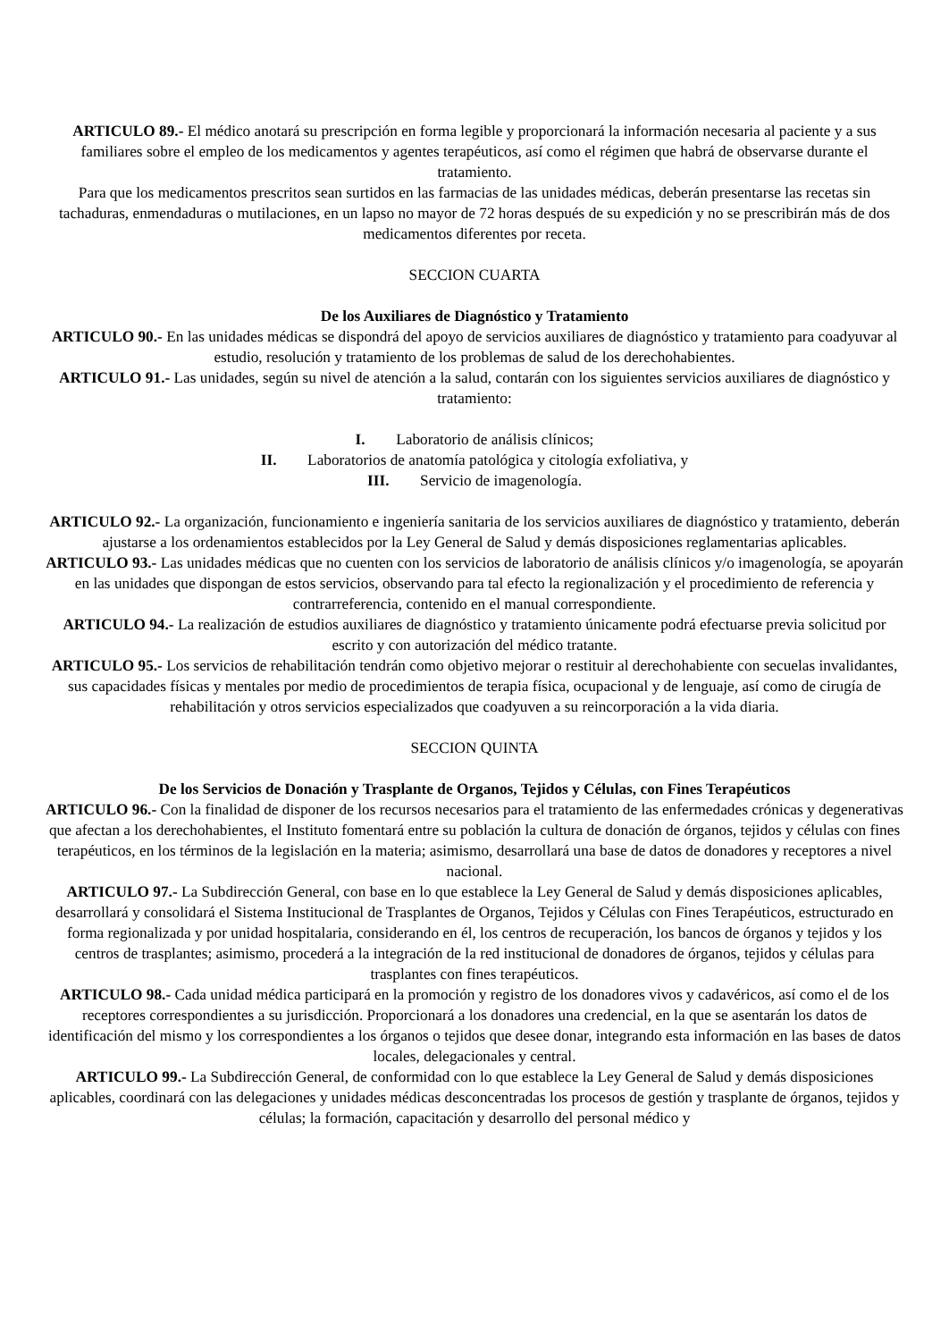ARTICULO 89.- El médico anotará su prescripción en forma legible y proporcionará la información necesaria al paciente y a sus familiares sobre el empleo de los medicamentos y agentes terapéuticos, así como el régimen que habrá de observarse durante el tratamiento.
Para que los medicamentos prescritos sean surtidos en las farmacias de las unidades médicas, deberán presentarse las recetas sin tachaduras, enmendaduras o mutilaciones, en un lapso no mayor de 72 horas después de su expedición y no se prescribirán más de dos medicamentos diferentes por receta.
SECCION CUARTA
De los Auxiliares de Diagnóstico y Tratamiento
ARTICULO 90.- En las unidades médicas se dispondrá del apoyo de servicios auxiliares de diagnóstico y tratamiento para coadyuvar al estudio, resolución y tratamiento de los problemas de salud de los derechohabientes.
ARTICULO 91.- Las unidades, según su nivel de atención a la salud, contarán con los siguientes servicios auxiliares de diagnóstico y tratamiento:
I. Laboratorio de análisis clínicos;
II. Laboratorios de anatomía patológica y citología exfoliativa, y
III. Servicio de imagenología.
ARTICULO 92.- La organización, funcionamiento e ingeniería sanitaria de los servicios auxiliares de diagnóstico y tratamiento, deberán ajustarse a los ordenamientos establecidos por la Ley General de Salud y demás disposiciones reglamentarias aplicables.
ARTICULO 93.- Las unidades médicas que no cuenten con los servicios de laboratorio de análisis clínicos y/o imagenología, se apoyarán en las unidades que dispongan de estos servicios, observando para tal efecto la regionalización y el procedimiento de referencia y contrarreferencia, contenido en el manual correspondiente.
ARTICULO 94.- La realización de estudios auxiliares de diagnóstico y tratamiento únicamente podrá efectuarse previa solicitud por escrito y con autorización del médico tratante.
ARTICULO 95.- Los servicios de rehabilitación tendrán como objetivo mejorar o restituir al derechohabiente con secuelas invalidantes, sus capacidades físicas y mentales por medio de procedimientos de terapia física, ocupacional y de lenguaje, así como de cirugía de rehabilitación y otros servicios especializados que coadyuven a su reincorporación a la vida diaria.
SECCION QUINTA
De los Servicios de Donación y Trasplante de Organos, Tejidos y Células, con Fines Terapéuticos
ARTICULO 96.- Con la finalidad de disponer de los recursos necesarios para el tratamiento de las enfermedades crónicas y degenerativas que afectan a los derechohabientes, el Instituto fomentará entre su población la cultura de donación de órganos, tejidos y células con fines terapéuticos, en los términos de la legislación en la materia; asimismo, desarrollará una base de datos de donadores y receptores a nivel nacional.
ARTICULO 97.- La Subdirección General, con base en lo que establece la Ley General de Salud y demás disposiciones aplicables, desarrollará y consolidará el Sistema Institucional de Trasplantes de Organos, Tejidos y Células con Fines Terapéuticos, estructurado en forma regionalizada y por unidad hospitalaria, considerando en él, los centros de recuperación, los bancos de órganos y tejidos y los centros de trasplantes; asimismo, procederá a la integración de la red institucional de donadores de órganos, tejidos y células para trasplantes con fines terapéuticos.
ARTICULO 98.- Cada unidad médica participará en la promoción y registro de los donadores vivos y cadavéricos, así como el de los receptores correspondientes a su jurisdicción. Proporcionará a los donadores una credencial, en la que se asentarán los datos de identificación del mismo y los correspondientes a los órganos o tejidos que desee donar, integrando esta información en las bases de datos locales, delegacionales y central.
ARTICULO 99.- La Subdirección General, de conformidad con lo que establece la Ley General de Salud y demás disposiciones aplicables, coordinará con las delegaciones y unidades médicas desconcentradas los procesos de gestión y trasplante de órganos, tejidos y células; la formación, capacitación y desarrollo del personal médico y